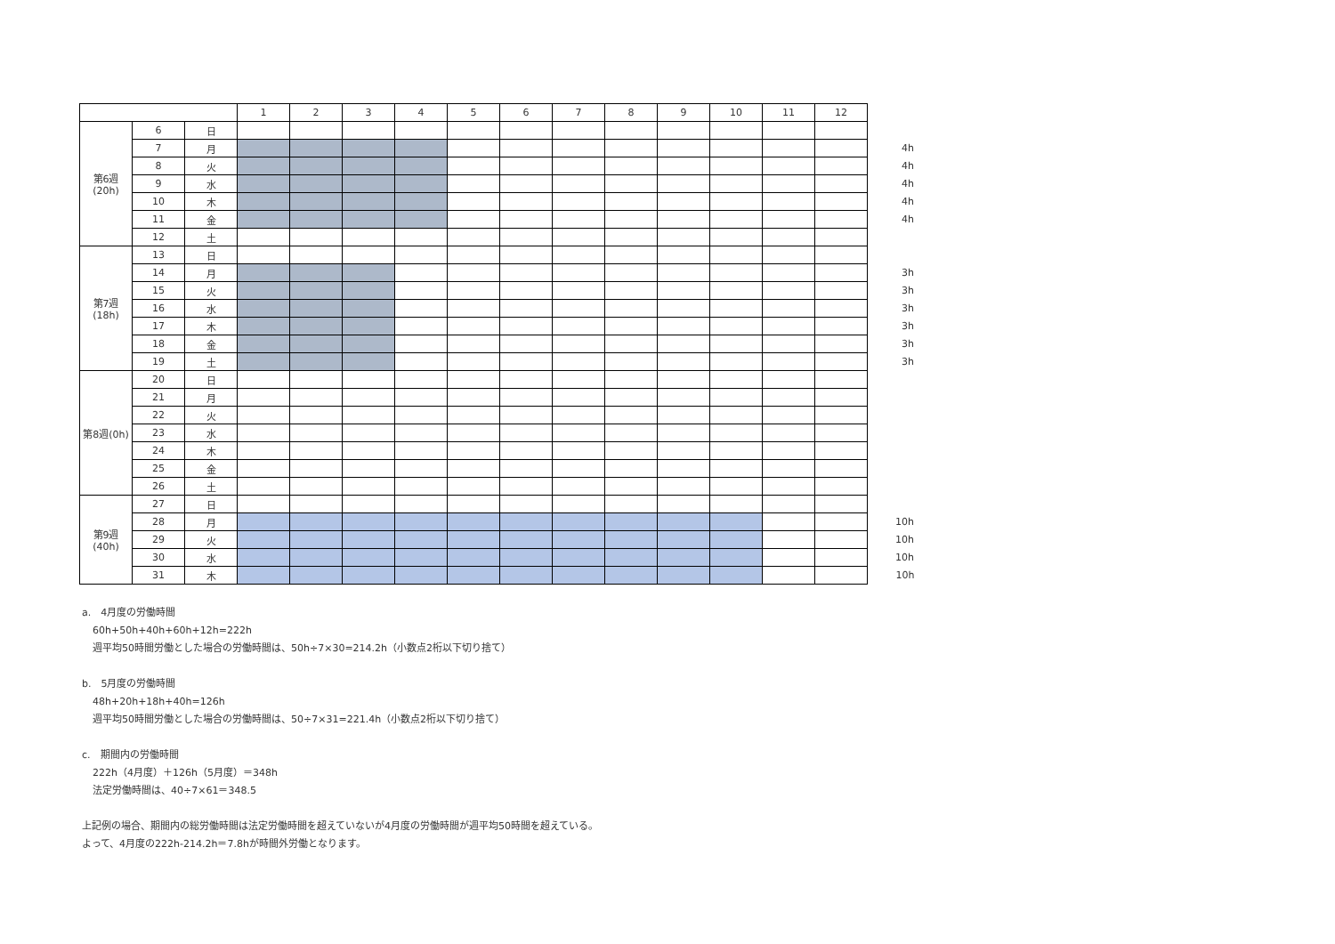| | | | 1 | 2 | 3 | 4 | 5 | 6 | 7 | 8 | 9 | 10 | 11 | 12 | |
| 第6週 (20h) | 6 | 日 | | | | | | | | | | | | | |
| | 7 | 月 | | | | | | | | | | | | | 4h |
| | 8 | 火 | | | | | | | | | | | | | 4h |
| | 9 | 水 | | | | | | | | | | | | | 4h |
| | 10 | 木 | | | | | | | | | | | | | 4h |
| | 11 | 金 | | | | | | | | | | | | | 4h |
| | 12 | 土 | | | | | | | | | | | | | |
| 第7週 (18h) | 13 | 日 | | | | | | | | | | | | | |
| | 14 | 月 | | | | | | | | | | | | | 3h |
| | 15 | 火 | | | | | | | | | | | | | 3h |
| | 16 | 水 | | | | | | | | | | | | | 3h |
| | 17 | 木 | | | | | | | | | | | | | 3h |
| | 18 | 金 | | | | | | | | | | | | | 3h |
| | 19 | 土 | | | | | | | | | | | | | 3h |
| 第8週(0h) | 20 | 日 | | | | | | | | | | | | | |
| | 21 | 月 | | | | | | | | | | | | | |
| | 22 | 火 | | | | | | | | | | | | | |
| | 23 | 水 | | | | | | | | | | | | | |
| | 24 | 木 | | | | | | | | | | | | | |
| | 25 | 金 | | | | | | | | | | | | | |
| | 26 | 土 | | | | | | | | | | | | | |
| 第9週 (40h) | 27 | 日 | | | | | | | | | | | | | |
| | 28 | 月 | | | | | | | | | | | | | 10h |
| | 29 | 火 | | | | | | | | | | | | | 10h |
| | 30 | 水 | | | | | | | | | | | | | 10h |
| | 31 | 木 | | | | | | | | | | | | | 10h |
a.　4月度の労働時間
60h+50h+40h+60h+12h=222h
週平均50時間労働とした場合の労働時間は、50h÷7×30=214.2h（小数点2桁以下切り捨て）
b.　5月度の労働時間
48h+20h+18h+40h=126h
週平均50時間労働とした場合の労働時間は、50÷7×31=221.4h（小数点2桁以下切り捨て）
c.　期間内の労働時間
222h（4月度）＋126h（5月度）＝348h
法定労働時間は、40÷7×61＝348.5
上記例の場合、期間内の総労働時間は法定労働時間を超えていないが4月度の労働時間が週平均50時間を超えている。
よって、4月度の222h-214.2h＝7.8hが時間外労働となります。